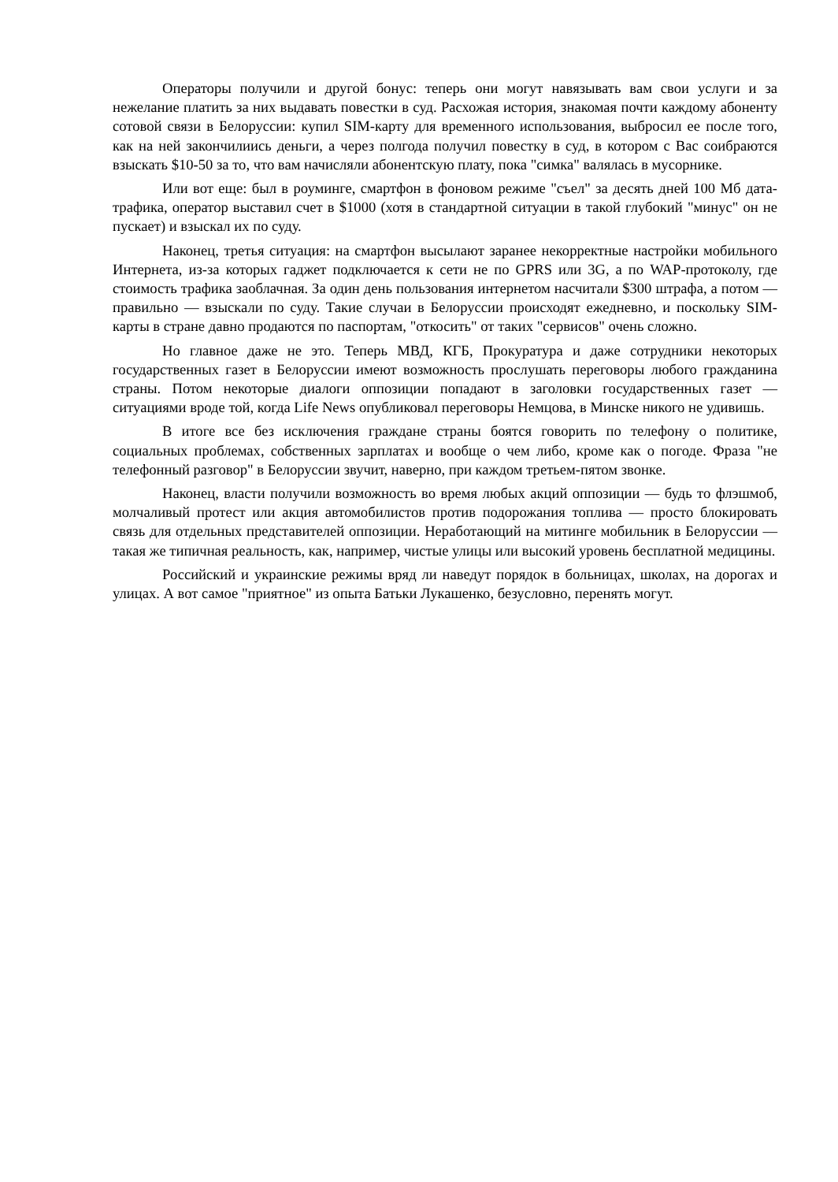Операторы получили и другой бонус: теперь они могут навязывать вам свои услуги и за нежелание платить за них выдавать повестки в суд. Расхожая история, знакомая почти каждому абоненту сотовой связи в Белоруссии: купил SIM-карту для временного использования, выбросил ее после того, как на ней закончилиись деньги, а через полгода получил повестку в суд, в котором с Вас соибраются взыскать $10-50 за то, что вам начисляли абонентскую плату, пока "симка" валялась в мусорнике.
Или вот еще: был в роуминге, смартфон в фоновом режиме "съел" за десять дней 100 Мб дата-трафика, оператор выставил счет в $1000 (хотя в стандартной ситуации в такой глубокий "минус" он не пускает) и взыскал их по суду.
Наконец, третья ситуация: на смартфон высылают заранее некорректные настройки мобильного Интернета, из-за которых гаджет подключается к сети не по GPRS или 3G, а по WAP-протоколу, где стоимость трафика заоблачная. За один день пользования интернетом насчитали $300 штрафа, а потом — правильно — взыскали по суду. Такие случаи в Белоруссии происходят ежедневно, и поскольку SIM-карты в стране давно продаются по паспортам, "откосить" от таких "сервисов" очень сложно.
Но главное даже не это. Теперь МВД, КГБ, Прокуратура и даже сотрудники некоторых государственных газет в Белоруссии имеют возможность прослушать переговоры любого гражданина страны. Потом некоторые диалоги оппозиции попадают в заголовки государственных газет — ситуациями вроде той, когда Life News опубликовал переговоры Немцова, в Минске никого не удивишь.
В итоге все без исключения граждане страны боятся говорить по телефону о политике, социальных проблемах, собственных зарплатах и вообще о чем либо, кроме как о погоде. Фраза "не телефонный разговор" в Белоруссии звучит, наверно, при каждом третьем-пятом звонке.
Наконец, власти получили возможность во время любых акций оппозиции — будь то флэшмоб, молчаливый протест или акция автомобилистов против подорожания топлива — просто блокировать связь для отдельных представителей оппозиции. Неработающий на митинге мобильник в Белоруссии — такая же типичная реальность, как, например, чистые улицы или высокий уровень бесплатной медицины.
Российский и украинские режимы вряд ли наведут порядок в больницах, школах, на дорогах и улицах. А вот самое "приятное" из опыта Батьки Лукашенко, безусловно, перенять могут.